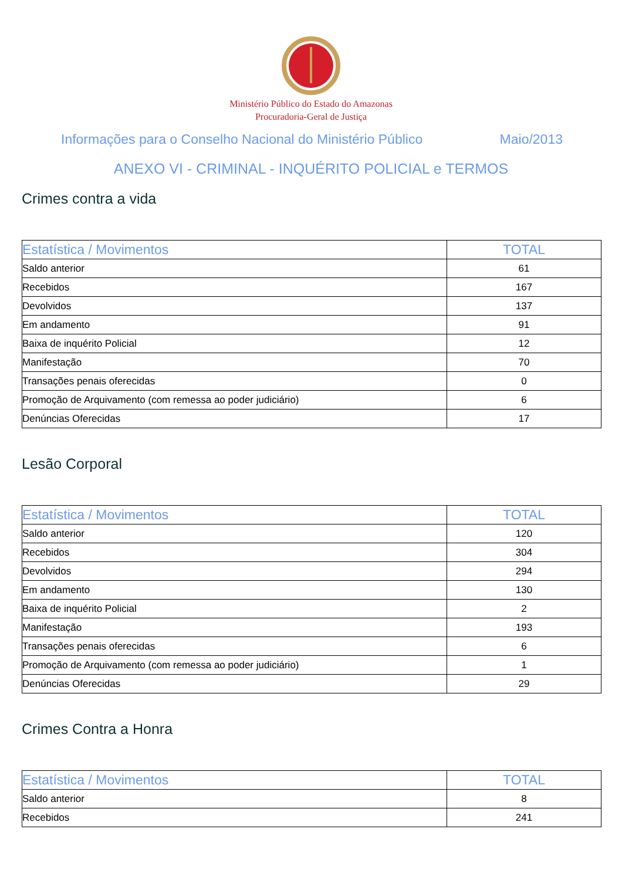Ministério Público do Estado do Amazonas
Procuradoria-Geral de Justiça
Informações para o Conselho Nacional do Ministério Público Maio/2013
ANEXO VI - CRIMINAL - INQUÉRITO POLICIAL e TERMOS
Crimes contra a vida
| Estatística / Movimentos | TOTAL |
| --- | --- |
| Saldo anterior | 61 |
| Recebidos | 167 |
| Devolvidos | 137 |
| Em andamento | 91 |
| Baixa de inquérito Policial | 12 |
| Manifestação | 70 |
| Transações penais oferecidas | 0 |
| Promoção de Arquivamento (com remessa ao poder judiciário) | 6 |
| Denúncias Oferecidas | 17 |
Lesão Corporal
| Estatística / Movimentos | TOTAL |
| --- | --- |
| Saldo anterior | 120 |
| Recebidos | 304 |
| Devolvidos | 294 |
| Em andamento | 130 |
| Baixa de inquérito Policial | 2 |
| Manifestação | 193 |
| Transações penais oferecidas | 6 |
| Promoção de Arquivamento (com remessa ao poder judiciário) | 1 |
| Denúncias Oferecidas | 29 |
Crimes Contra a Honra
| Estatística / Movimentos | TOTAL |
| --- | --- |
| Saldo anterior | 8 |
| Recebidos | 241 |